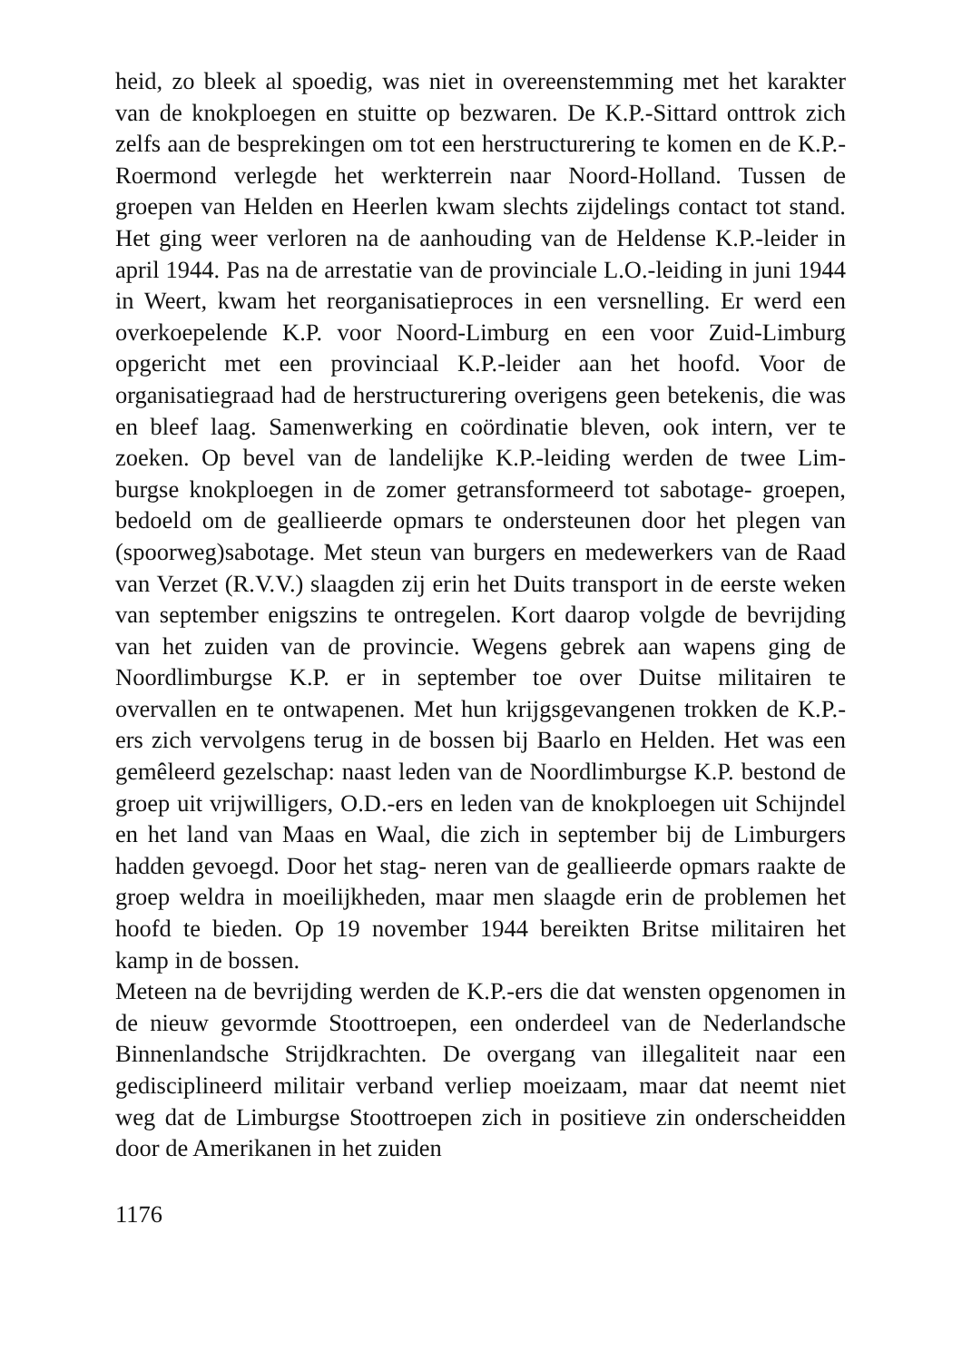heid, zo bleek al spoedig, was niet in overeenstemming met het karakter van de knokploegen en stuitte op bezwaren. De K.P.-Sittard onttrok zich zelfs aan de besprekingen om tot een herstructurering te komen en de K.P.-Roermond verlegde het werkterrein naar Noord-Holland. Tussen de groepen van Helden en Heerlen kwam slechts zijdelings contact tot stand. Het ging weer verloren na de aanhouding van de Heldense K.P.-leider in april 1944. Pas na de arrestatie van de provinciale L.O.-leiding in juni 1944 in Weert, kwam het reorganisatieproces in een versnelling. Er werd een overkoepelende K.P. voor Noord-Limburg en een voor Zuid-Limburg opgericht met een provinciaal K.P.-leider aan het hoofd. Voor de organisatiegraad had de herstructurering overigens geen betekenis, die was en bleef laag. Samenwerking en coördinatie bleven, ook intern, ver te zoeken. Op bevel van de landelijke K.P.-leiding werden de twee Lim- burgse knokploegen in de zomer getransformeerd tot sabotage- groepen, bedoeld om de geallieerde opmars te ondersteunen door het plegen van (spoorweg)sabotage. Met steun van burgers en medewerkers van de Raad van Verzet (R.V.V.) slaagden zij erin het Duits transport in de eerste weken van september enigszins te ontregelen. Kort daarop volgde de bevrijding van het zuiden van de provincie. Wegens gebrek aan wapens ging de Noordlimburgse K.P. er in september toe over Duitse militairen te overvallen en te ontwapenen. Met hun krijgsgevangenen trokken de K.P.-ers zich vervolgens terug in de bossen bij Baarlo en Helden. Het was een gemêleerd gezelschap: naast leden van de Noordlimburgse K.P. bestond de groep uit vrijwilligers, O.D.-ers en leden van de knokploegen uit Schijndel en het land van Maas en Waal, die zich in september bij de Limburgers hadden gevoegd. Door het stag- neren van de geallieerde opmars raakte de groep weldra in moeilijkheden, maar men slaagde erin de problemen het hoofd te bieden. Op 19 november 1944 bereikten Britse militairen het kamp in de bossen.
Meteen na de bevrijding werden de K.P.-ers die dat wensten opgenomen in de nieuw gevormde Stoottroepen, een onderdeel van de Nederlandsche Binnenlandsche Strijdkrachten. De overgang van illegaliteit naar een gedisciplineerd militair verband verliep moeizaam, maar dat neemt niet weg dat de Limburgse Stoottroepen zich in positieve zin onderscheidden door de Amerikanen in het zuiden
1176